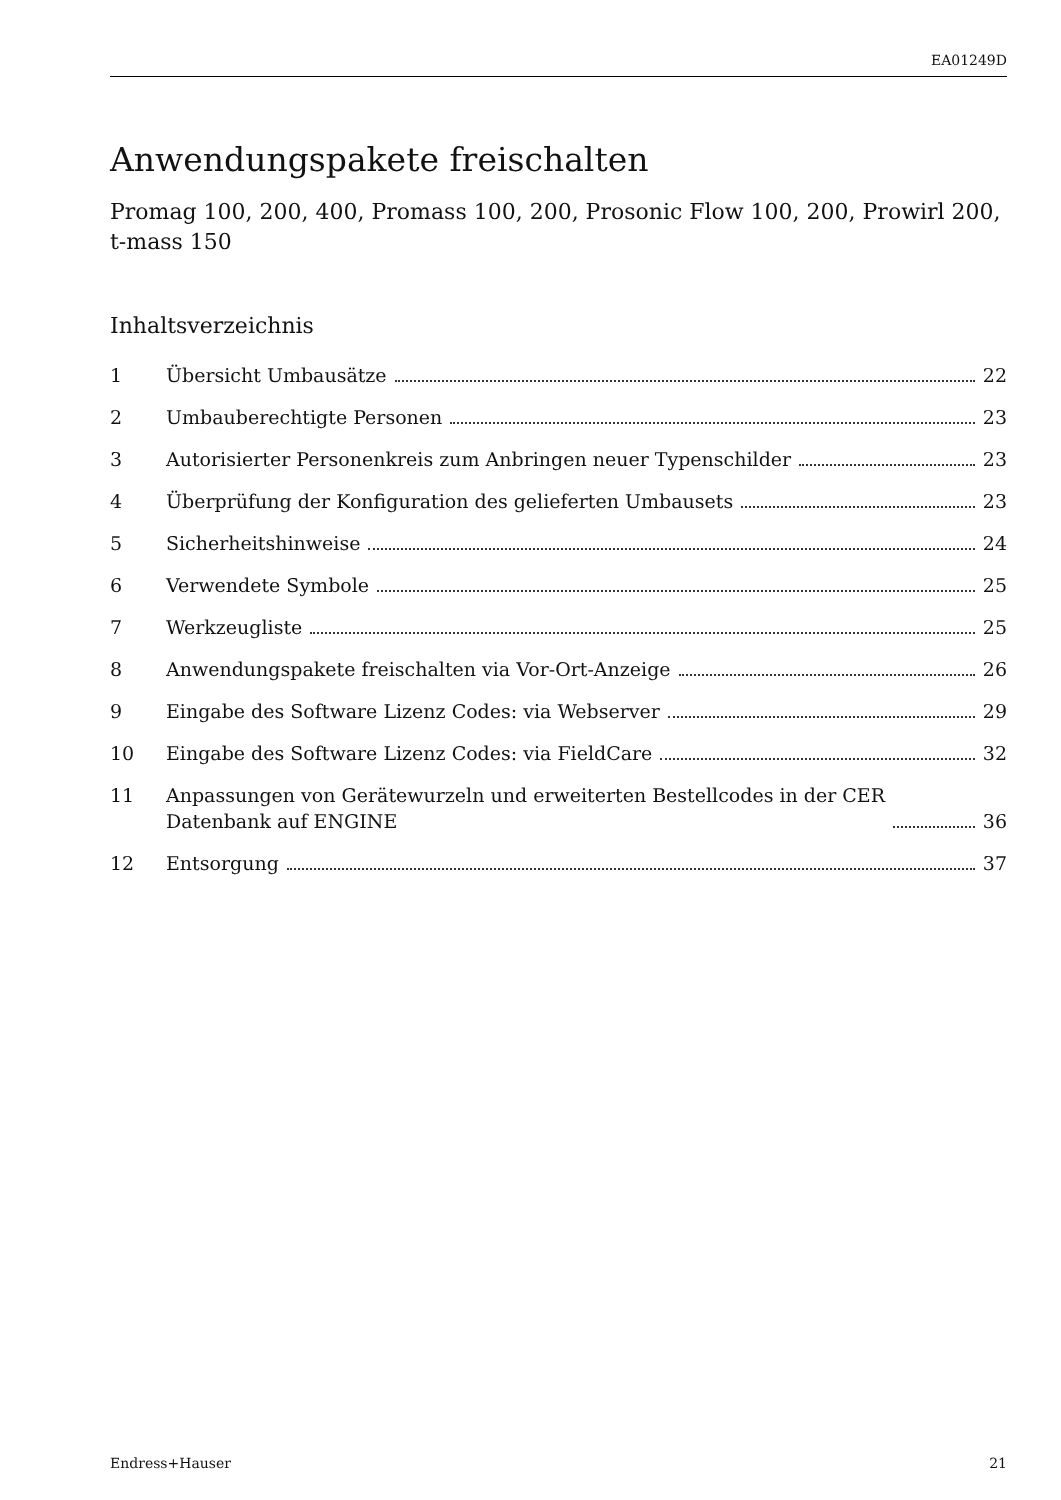EA01249D
Anwendungspakete freischalten
Promag 100, 200, 400, Promass 100, 200, Prosonic Flow 100, 200, Prowirl 200, t-mass 150
Inhaltsverzeichnis
1 Übersicht Umbausätze 22
2 Umbauberechtigte Personen 23
3 Autorisierter Personenkreis zum Anbringen neuer Typenschilder 23
4 Überprüfung der Konfiguration des gelieferten Umbausets 23
5 Sicherheitshinweise 24
6 Verwendete Symbole 25
7 Werkzeugliste 25
8 Anwendungspakete freischalten via Vor-Ort-Anzeige 26
9 Eingabe des Software Lizenz Codes: via Webserver 29
10 Eingabe des Software Lizenz Codes: via FieldCare 32
11 Anpassungen von Gerätewurzeln und erweiterten Bestellcodes in der CER
Datenbank auf ENGINE 36
12 Entsorgung 37
Endress+Hauser 21